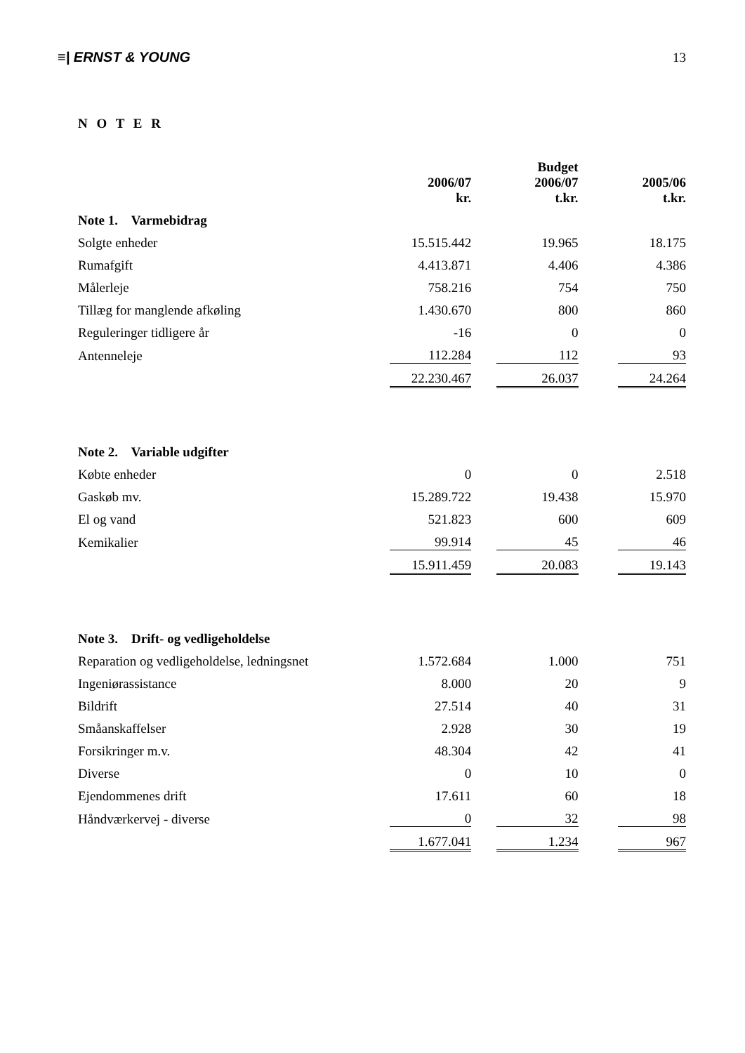≡| ERNST & YOUNG 13
N O T E R
| | | | Budget | | |
| --- | --- | --- | --- | --- | --- |
| | 2006/07 | | 2006/07 | | 2005/06 |
| | kr. | | t.kr. | | t.kr. |
| Note 1. Varmebidrag | | | | | |
| Solgte enheder | 15.515.442 | | 19.965 | | 18.175 |
| Rumafgift | 4.413.871 | | 4.406 | | 4.386 |
| Målerleje | 758.216 | | 754 | | 750 |
| Tillæg for manglende afkøling | 1.430.670 | | 800 | | 860 |
| Reguleringer tidligere år | -16 | | 0 | | 0 |
| Antenneleje | 112.284 | | 112 | | 93 |
| | 22.230.467 | | 26.037 | | 24.264 |
| Note 2. Variable udgifter | | | | | |
| Købte enheder | 0 | | 0 | | 2.518 |
| Gaskøb mv. | 15.289.722 | | 19.438 | | 15.970 |
| El og vand | 521.823 | | 600 | | 609 |
| Kemikalier | 99.914 | | 45 | | 46 |
| | 15.911.459 | | 20.083 | | 19.143 |
| Note 3. Drift- og vedligeholdelse | | | | | |
| Reparation og vedligeholdelse, ledningsnet | 1.572.684 | | 1.000 | | 751 |
| Ingeniørassistance | 8.000 | | 20 | | 9 |
| Bildrift | 27.514 | | 40 | | 31 |
| Småanskaffelser | 2.928 | | 30 | | 19 |
| Forsikringer m.v. | 48.304 | | 42 | | 41 |
| Diverse | 0 | | 10 | | 0 |
| Ejendommenes drift | 17.611 | | 60 | | 18 |
| Håndværkervej - diverse | 0 | | 32 | | 98 |
| | 1.677.041 | | 1.234 | | 967 |